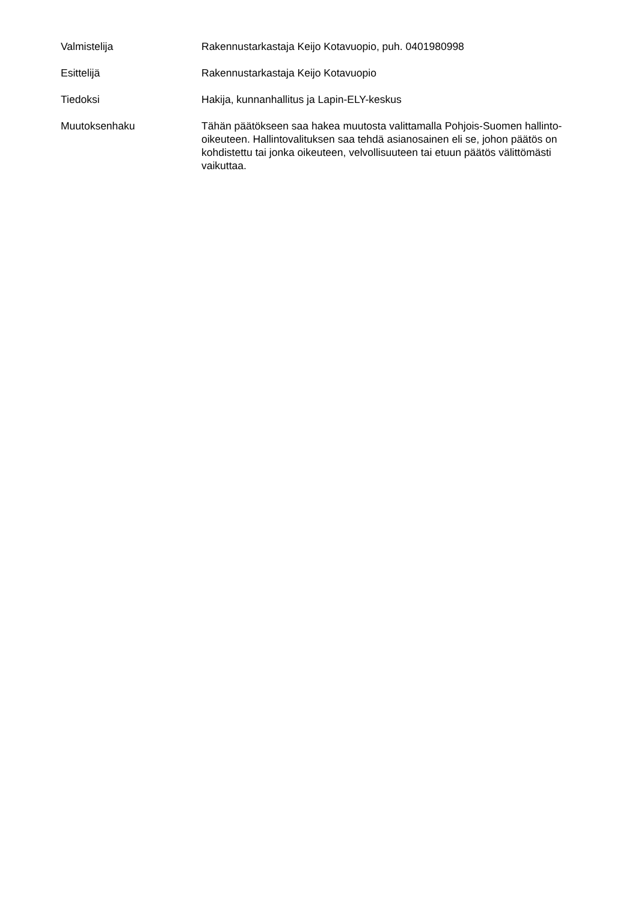Valmistelija Rakennustarkastaja Keijo Kotavuopio, puh. 0401980998
Esittelijä Rakennustarkastaja Keijo Kotavuopio
Tiedoksi Hakija, kunnanhallitus ja Lapin-ELY-keskus
Muutoksenhaku Tähän päätökseen saa hakea muutosta valittamalla Pohjois-Suomen hallinto-oikeuteen. Hallintovalituksen saa tehdä asianosainen eli se, johon päätös on kohdistettu tai jonka oikeuteen, velvollisuuteen tai etuun päätös välittömästi vaikuttaa.